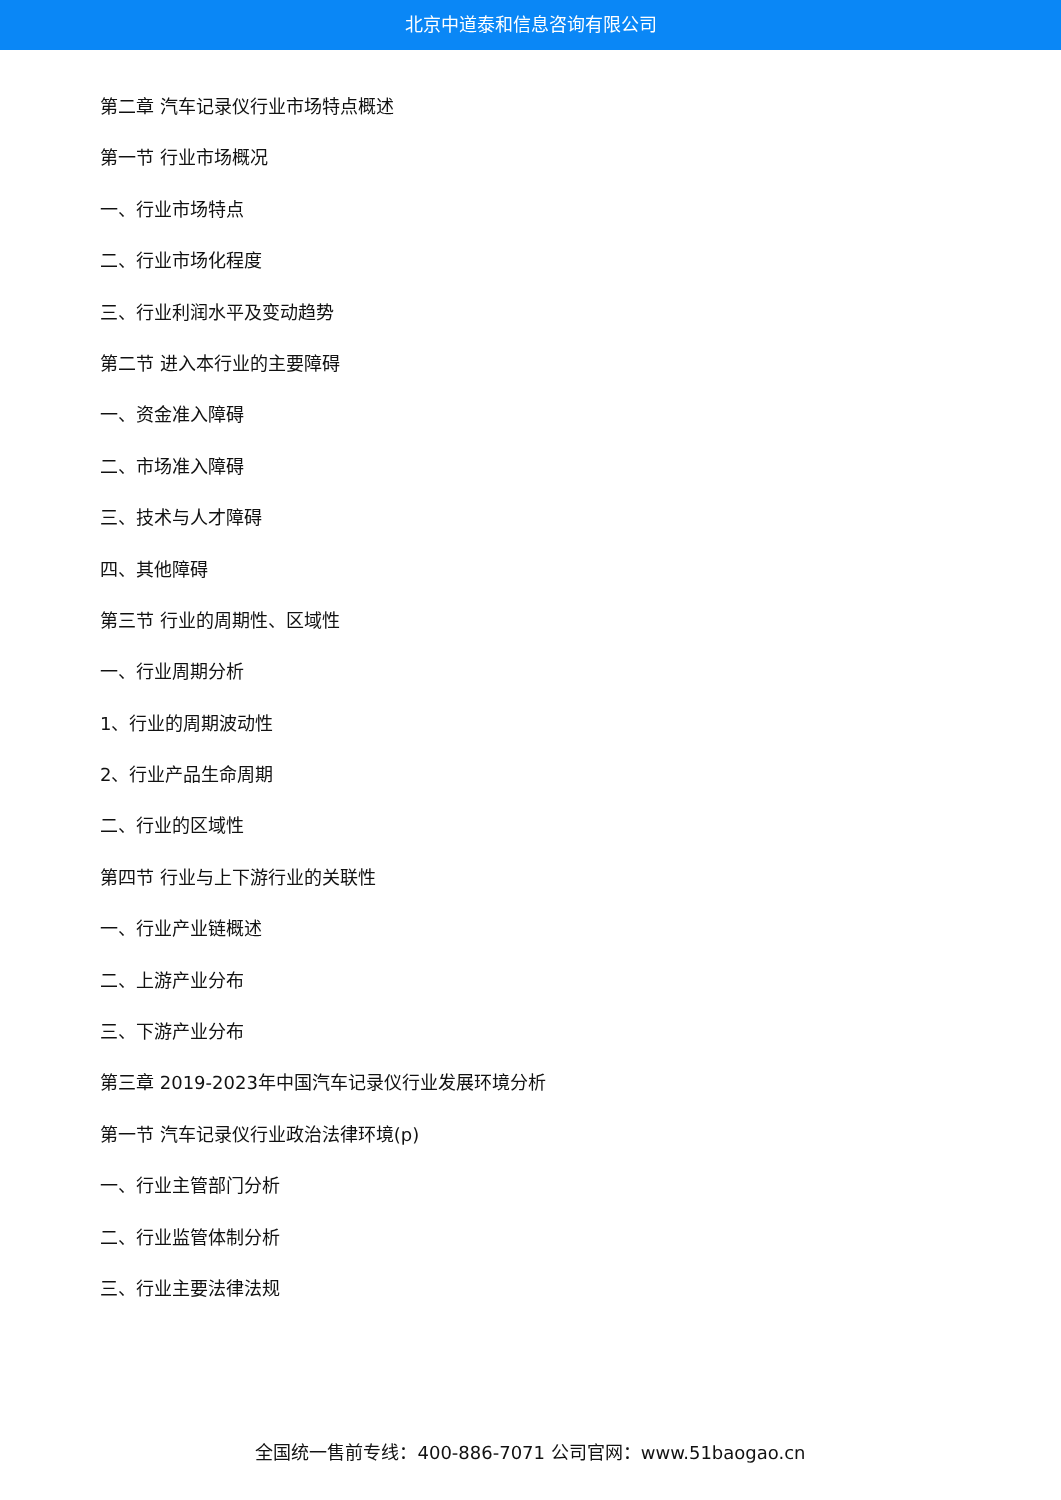北京中道泰和信息咨询有限公司
第二章 汽车记录仪行业市场特点概述
第一节 行业市场概况
一、行业市场特点
二、行业市场化程度
三、行业利润水平及变动趋势
第二节 进入本行业的主要障碍
一、资金准入障碍
二、市场准入障碍
三、技术与人才障碍
四、其他障碍
第三节 行业的周期性、区域性
一、行业周期分析
1、行业的周期波动性
2、行业产品生命周期
二、行业的区域性
第四节 行业与上下游行业的关联性
一、行业产业链概述
二、上游产业分布
三、下游产业分布
第三章 2019-2023年中国汽车记录仪行业发展环境分析
第一节 汽车记录仪行业政治法律环境(p)
一、行业主管部门分析
二、行业监管体制分析
三、行业主要法律法规
全国统一售前专线：400-886-7071 公司官网：www.51baogao.cn